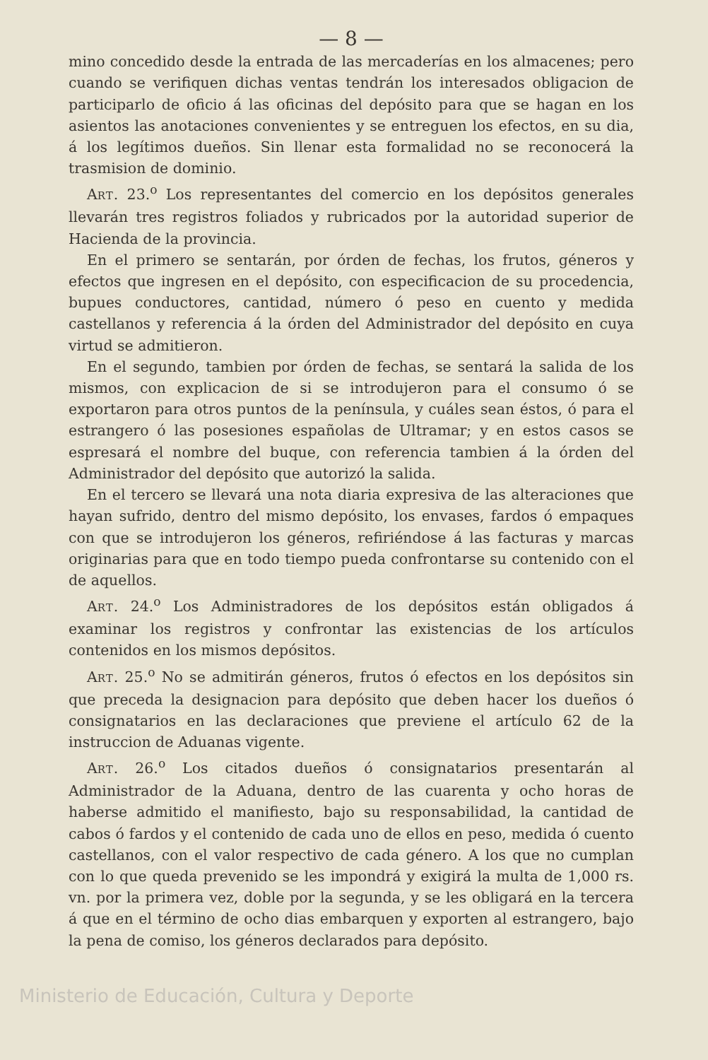— 8 —
mino concedido desde la entrada de las mercaderías en los almacenes; pero cuando se verifiquen dichas ventas tendrán los interesados obligacion de participarlo de oficio á las oficinas del depósito para que se hagan en los asientos las anotaciones convenientes y se entreguen los efectos, en su dia, á los legítimos dueños. Sin llenar esta formalidad no se reconocerá la trasmision de dominio.
ART. 23.<sup>o</sup> Los representantes del comercio en los depósitos generales llevarán tres registros foliados y rubricados por la autoridad superior de Hacienda de la provincia.
En el primero se sentarán, por órden de fechas, los frutos, géneros y efectos que ingresen en el depósito, con especificacion de su procedencia, bupues conductores, cantidad, número ó peso en cuento y medida castellanos y referencia á la órden del Administrador del depósito en cuya virtud se admitieron.
En el segundo, tambien por órden de fechas, se sentará la salida de los mismos, con explicacion de si se introdujeron para el consumo ó se exportaron para otros puntos de la península, y cuáles sean éstos, ó para el estrangero ó las posesiones españolas de Ultramar; y en estos casos se espresará el nombre del buque, con referencia tambien á la órden del Administrador del depósito que autorizó la salida.
En el tercero se llevará una nota diaria expresiva de las alteraciones que hayan sufrido, dentro del mismo depósito, los envases, fardos ó empaques con que se introdujeron los géneros, refiriéndose á las facturas y marcas originarias para que en todo tiempo pueda confrontarse su contenido con el de aquellos.
ART. 24.<sup>o</sup> Los Administradores de los depósitos están obligados á examinar los registros y confrontar las existencias de los artículos contenidos en los mismos depósitos.
ART. 25.<sup>o</sup> No se admitirán géneros, frutos ó efectos en los depósitos sin que preceda la designacion para depósito que deben hacer los dueños ó consignatarios en las declaraciones que previene el artículo 62 de la instruccion de Aduanas vigente.
ART. 26.<sup>o</sup> Los citados dueños ó consignatarios presentarán al Administrador de la Aduana, dentro de las cuarenta y ocho horas de haberse admitido el manifiesto, bajo su responsabilidad, la cantidad de cabos ó fardos y el contenido de cada uno de ellos en peso, medida ó cuento castellanos, con el valor respectivo de cada género. A los que no cumplan con lo que queda prevenido se les impondrá y exigirá la multa de 1,000 rs. vn. por la primera vez, doble por la segunda, y se les obligará en la tercera á que en el término de ocho dias embarquen y exporten al estrangero, bajo la pena de comiso, los géneros declarados para depósito.
Ministerio de Educación, Cultura y Deporte